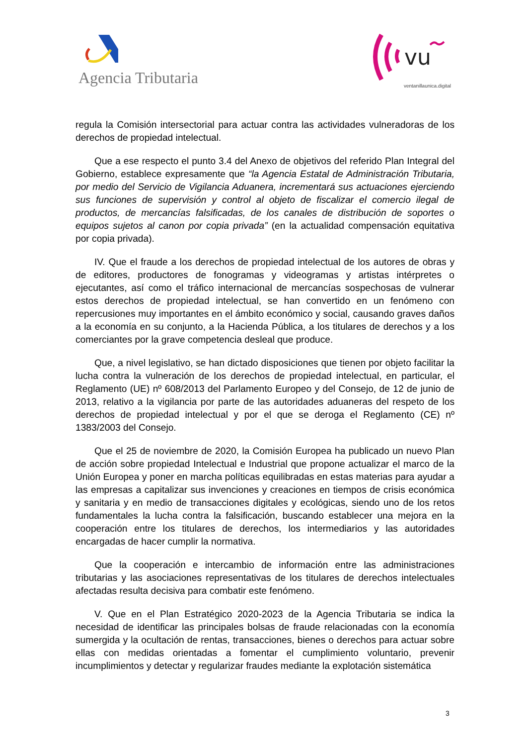Agencia Tributaria
vu
ventanillaunica.digital
regula la Comisión intersectorial para actuar contra las actividades vulneradoras de los derechos de propiedad intelectual.
Que a ese respecto el punto 3.4 del Anexo de objetivos del referido Plan Integral del Gobierno, establece expresamente que “la Agencia Estatal de Administración Tributaria, por medio del Servicio de Vigilancia Aduanera, incrementará sus actuaciones ejerciendo sus funciones de supervisión y control al objeto de fiscalizar el comercio ilegal de productos, de mercancías falsificadas, de los canales de distribución de soportes o equipos sujetos al canon por copia privada” (en la actualidad compensación equitativa por copia privada).
IV. Que el fraude a los derechos de propiedad intelectual de los autores de obras y de editores, productores de fonogramas y videogramas y artistas intérpretes o ejecutantes, así como el tráfico internacional de mercancías sospechosas de vulnerar estos derechos de propiedad intelectual, se han convertido en un fenómeno con repercusiones muy importantes en el ámbito económico y social, causando graves daños a la economía en su conjunto, a la Hacienda Pública, a los titulares de derechos y a los comerciantes por la grave competencia desleal que produce.
Que, a nivel legislativo, se han dictado disposiciones que tienen por objeto facilitar la lucha contra la vulneración de los derechos de propiedad intelectual, en particular, el Reglamento (UE) nº 608/2013 del Parlamento Europeo y del Consejo, de 12 de junio de 2013, relativo a la vigilancia por parte de las autoridades aduaneras del respeto de los derechos de propiedad intelectual y por el que se deroga el Reglamento (CE) nº 1383/2003 del Consejo.
Que el 25 de noviembre de 2020, la Comisión Europea ha publicado un nuevo Plan de acción sobre propiedad Intelectual e Industrial que propone actualizar el marco de la Unión Europea y poner en marcha políticas equilibradas en estas materias para ayudar a las empresas a capitalizar sus invenciones y creaciones en tiempos de crisis económica y sanitaria y en medio de transacciones digitales y ecológicas, siendo uno de los retos fundamentales la lucha contra la falsificación, buscando establecer una mejora en la cooperación entre los titulares de derechos, los intermediarios y las autoridades encargadas de hacer cumplir la normativa.
Que la cooperación e intercambio de información entre las administraciones tributarias y las asociaciones representativas de los titulares de derechos intelectuales afectadas resulta decisiva para combatir este fenómeno.
V. Que en el Plan Estratégico 2020-2023 de la Agencia Tributaria se indica la necesidad de identificar las principales bolsas de fraude relacionadas con la economía sumergida y la ocultación de rentas, transacciones, bienes o derechos para actuar sobre ellas con medidas orientadas a fomentar el cumplimiento voluntario, prevenir incumplimientos y detectar y regularizar fraudes mediante la explotación sistemática
3